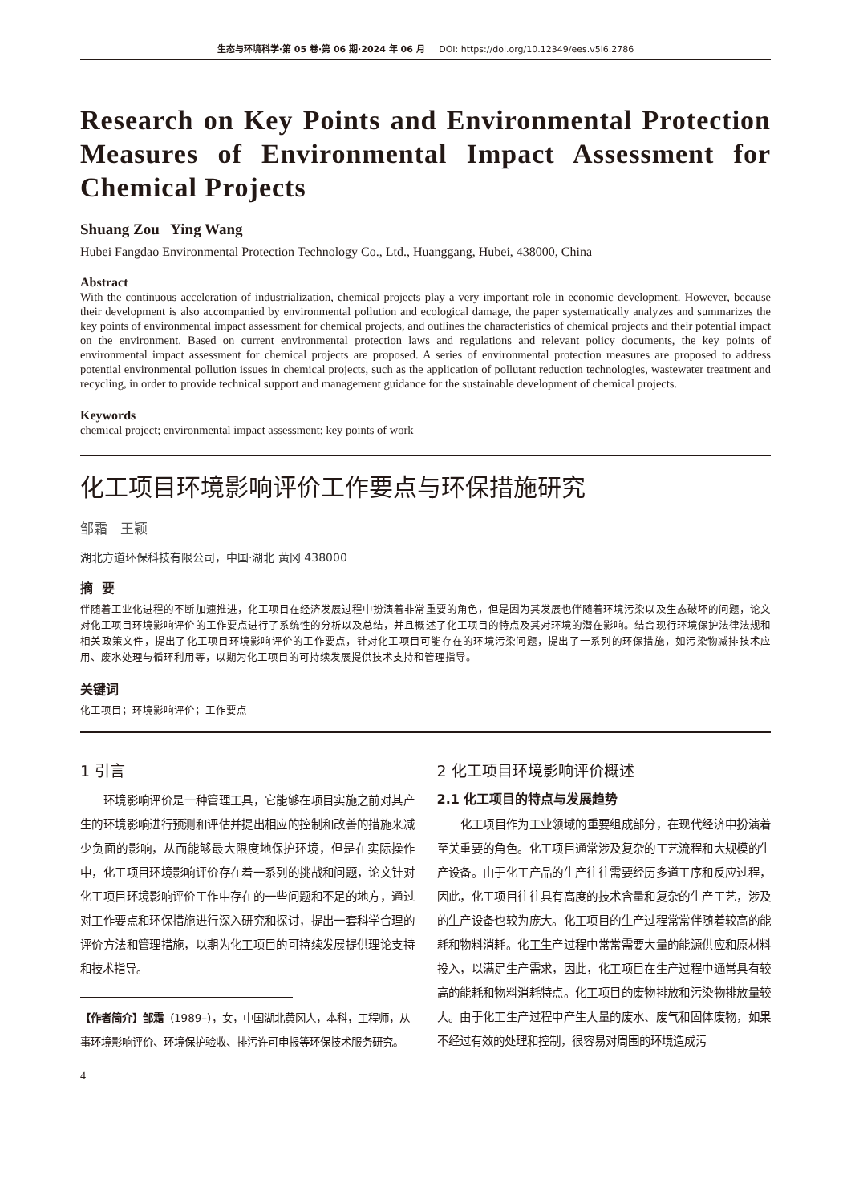生态与环境科学·第 05 卷·第 06 期·2024 年 06 月 DOI: https://doi.org/10.12349/ees.v5i6.2786
Research on Key Points and Environmental Protection Measures of Environmental Impact Assessment for Chemical Projects
Shuang Zou Ying Wang
Hubei Fangdao Environmental Protection Technology Co., Ltd., Huanggang, Hubei, 438000, China
Abstract
With the continuous acceleration of industrialization, chemical projects play a very important role in economic development. However, because their development is also accompanied by environmental pollution and ecological damage, the paper systematically analyzes and summarizes the key points of environmental impact assessment for chemical projects, and outlines the characteristics of chemical projects and their potential impact on the environment. Based on current environmental protection laws and regulations and relevant policy documents, the key points of environmental impact assessment for chemical projects are proposed. A series of environmental protection measures are proposed to address potential environmental pollution issues in chemical projects, such as the application of pollutant reduction technologies, wastewater treatment and recycling, in order to provide technical support and management guidance for the sustainable development of chemical projects.
Keywords
chemical project; environmental impact assessment; key points of work
化工项目环境影响评价工作要点与环保措施研究
邹霜 王颖
湖北方道环保科技有限公司，中国·湖北 黄冈 438000
摘 要
伴随着工业化进程的不断加速推进，化工项目在经济发展过程中扮演着非常重要的角色，但是因为其发展也伴随着环境污染以及生态破坏的问题，论文对化工项目环境影响评价的工作要点进行了系统性的分析以及总结，并且概述了化工项目的特点及其对环境的潜在影响。结合现行环境保护法律法规和相关政策文件，提出了化工项目环境影响评价的工作要点，针对化工项目可能存在的环境污染问题，提出了一系列的环保措施，如污染物减排技术应用、废水处理与循环利用等，以期为化工项目的可持续发展提供技术支持和管理指导。
关键词
化工项目；环境影响评价；工作要点
1 引言
环境影响评价是一种管理工具，它能够在项目实施之前对其产生的环境影响进行预测和评估并提出相应的控制和改善的措施来减少负面的影响，从而能够最大限度地保护环境，但是在实际操作中，化工项目环境影响评价存在着一系列的挑战和问题，论文针对化工项目环境影响评价工作中存在的一些问题和不足的地方，通过对工作要点和环保措施进行深入研究和探讨，提出一套科学合理的评价方法和管理措施，以期为化工项目的可持续发展提供理论支持和技术指导。
【作者简介】邹霜（1989–），女，中国湖北黄冈人，本科，工程师，从事环境影响评价、环境保护验收、排污许可申报等环保技术服务研究。
2 化工项目环境影响评价概述
2.1 化工项目的特点与发展趋势
化工项目作为工业领域的重要组成部分，在现代经济中扮演着至关重要的角色。化工项目通常涉及复杂的工艺流程和大规模的生产设备。由于化工产品的生产往往需要经历多道工序和反应过程，因此，化工项目往往具有高度的技术含量和复杂的生产工艺，涉及的生产设备也较为庞大。化工项目的生产过程常常伴随着较高的能耗和物料消耗。化工生产过程中常常需要大量的能源供应和原材料投入，以满足生产需求，因此，化工项目在生产过程中通常具有较高的能耗和物料消耗特点。化工项目的废物排放和污染物排放量较大。由于化工生产过程中产生大量的废水、废气和固体废物，如果不经过有效的处理和控制，很容易对周围的环境造成污
4